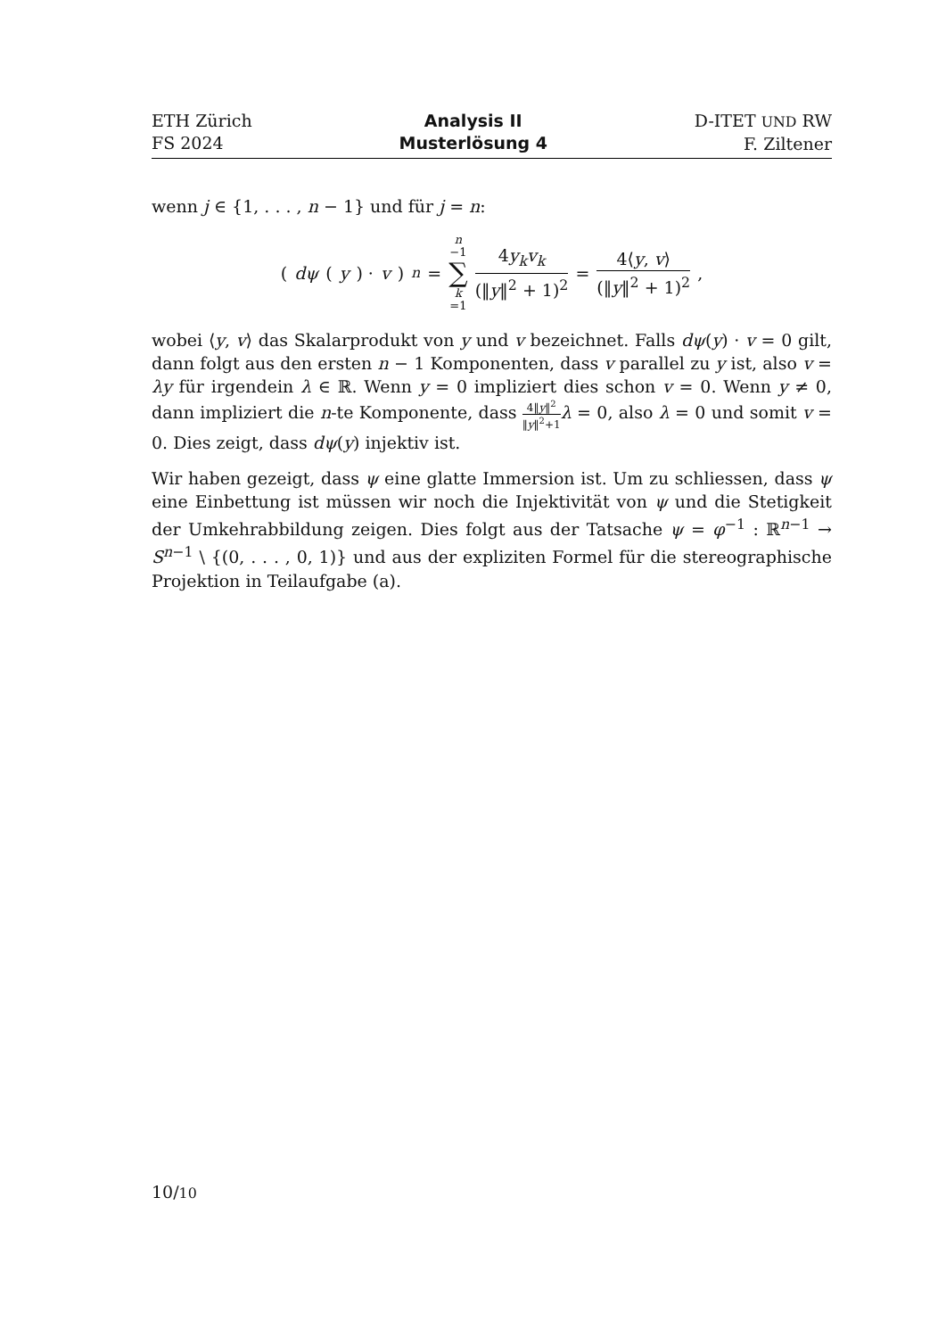ETH Zürich
FS 2024
Analysis II
Musterlösung 4
D-ITET UND RW
F. Ziltener
wenn j ∈ {1, . . . , n − 1} und für j = n:
(dψ (y) · v)<sub>n</sub> = n −1 ∑ k =1 4y<sub>k</sub>v<sub>k</sub> (‖y‖<sup>2</sup> + 1)<sup>2</sup> = 4⟨y, v⟩ (‖y‖<sup>2</sup> + 1)<sup>2</sup>,
wobei ⟨y, v⟩ das Skalarprodukt von y und v bezeichnet. Falls dψ(y) · v = 0 gilt, dann folgt aus den ersten n − 1 Komponenten, dass v parallel zu y ist, also v = λy für irgendein λ ∈ ℝ. Wenn y = 0 impliziert dies schon v = 0. Wenn y ≠ 0, dann impliziert die n-te Komponente, dass 4‖y‖<sup>2</sup> ‖y‖<sup>2</sup>+1 λ = 0, also λ = 0 und somit v = 0. Dies zeigt, dass dψ(y) injektiv ist.
Wir haben gezeigt, dass ψ eine glatte Immersion ist. Um zu schliessen, dass ψ eine Einbettung ist müssen wir noch die Injektivität von ψ und die Stetigkeit der Umkehrabbildung zeigen. Dies folgt aus der Tatsache ψ = φ<sup>−1</sup> : ℝ<sup>n−1</sup> → S<sup>n−1</sup> \ {(0, . . . , 0, 1)} und aus der expliziten Formel für die stereographische Projektion in Teilaufgabe (a).
10/10